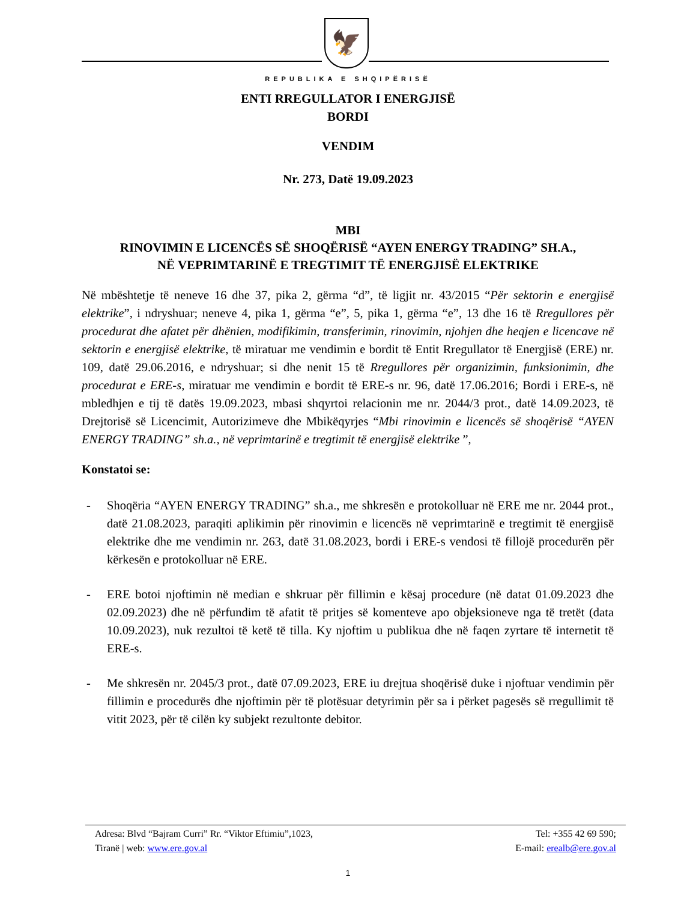🦅
REPUBLIKA E SHQIPËRISË
ENTI RREGULLATOR I ENERGJISË
BORDI
VENDIM
Nr. 273, Datë 19.09.2023
MBI
RINOVIMIN E LICENCËS SË SHOQËRISË “AYEN ENERGY TRADING” SH.A.,
NË VEPRIMTARINË E TREGTIMIT TË ENERGJISË ELEKTRIKE
Në mbështetje të neneve 16 dhe 37, pika 2, gërma “d”, të ligjit nr. 43/2015 “Për sektorin e energjisë elektrike”, i ndryshuar; neneve 4, pika 1, gërma “e”, 5, pika 1, gërma “e”, 13 dhe 16 të Rregullores për procedurat dhe afatet për dhënien, modifikimin, transferimin, rinovimin, njohjen dhe heqjen e licencave në sektorin e energjisë elektrike, të miratuar me vendimin e bordit të Entit Rregullator të Energjisë (ERE) nr. 109, datë 29.06.2016, e ndryshuar; si dhe nenit 15 të Rregullores për organizimin, funksionimin, dhe procedurat e ERE-s, miratuar me vendimin e bordit të ERE-s nr. 96, datë 17.06.2016; Bordi i ERE-s, në mbledhjen e tij të datës 19.09.2023, mbasi shqyrtoi relacionin me nr. 2044/3 prot., datë 14.09.2023, të Drejtorisë së Licencimit, Autorizimeve dhe Mbikëqyrjes “Mbi rinovimin e licencës së shoqërisë “AYEN ENERGY TRADING” sh.a., në veprimtarinë e tregtimit të energjisë elektrike ”,
Konstatoi se:
- Shoqëria “AYEN ENERGY TRADING” sh.a., me shkresën e protokolluar në ERE me nr. 2044 prot., datë 21.08.2023, paraqiti aplikimin për rinovimin e licencës në veprimtarinë e tregtimit të energjisë elektrike dhe me vendimin nr. 263, datë 31.08.2023, bordi i ERE-s vendosi të fillojë procedurën për kërkesën e protokolluar në ERE.
- ERE botoi njoftimin në median e shkruar për fillimin e kësaj procedure (në datat 01.09.2023 dhe 02.09.2023) dhe në përfundim të afatit të pritjes së komenteve apo objeksioneve nga të tretët (data 10.09.2023), nuk rezultoi të ketë të tilla. Ky njoftim u publikua dhe në faqen zyrtare të internetit të ERE-s.
- Me shkresën nr. 2045/3 prot., datë 07.09.2023, ERE iu drejtua shoqërisë duke i njoftuar vendimin për fillimin e procedurës dhe njoftimin për të plotësuar detyrimin për sa i përket pagesës së rregullimit të vitit 2023, për të cilën ky subjekt rezultonte debitor.
Adresa: Blvd “Bajram Curri” Rr. “Viktor Eftimiu”,1023, Tel: +355 42 69 590;
Tiranë | web: www.ere.gov.al E-mail: erealb@ere.gov.al
1